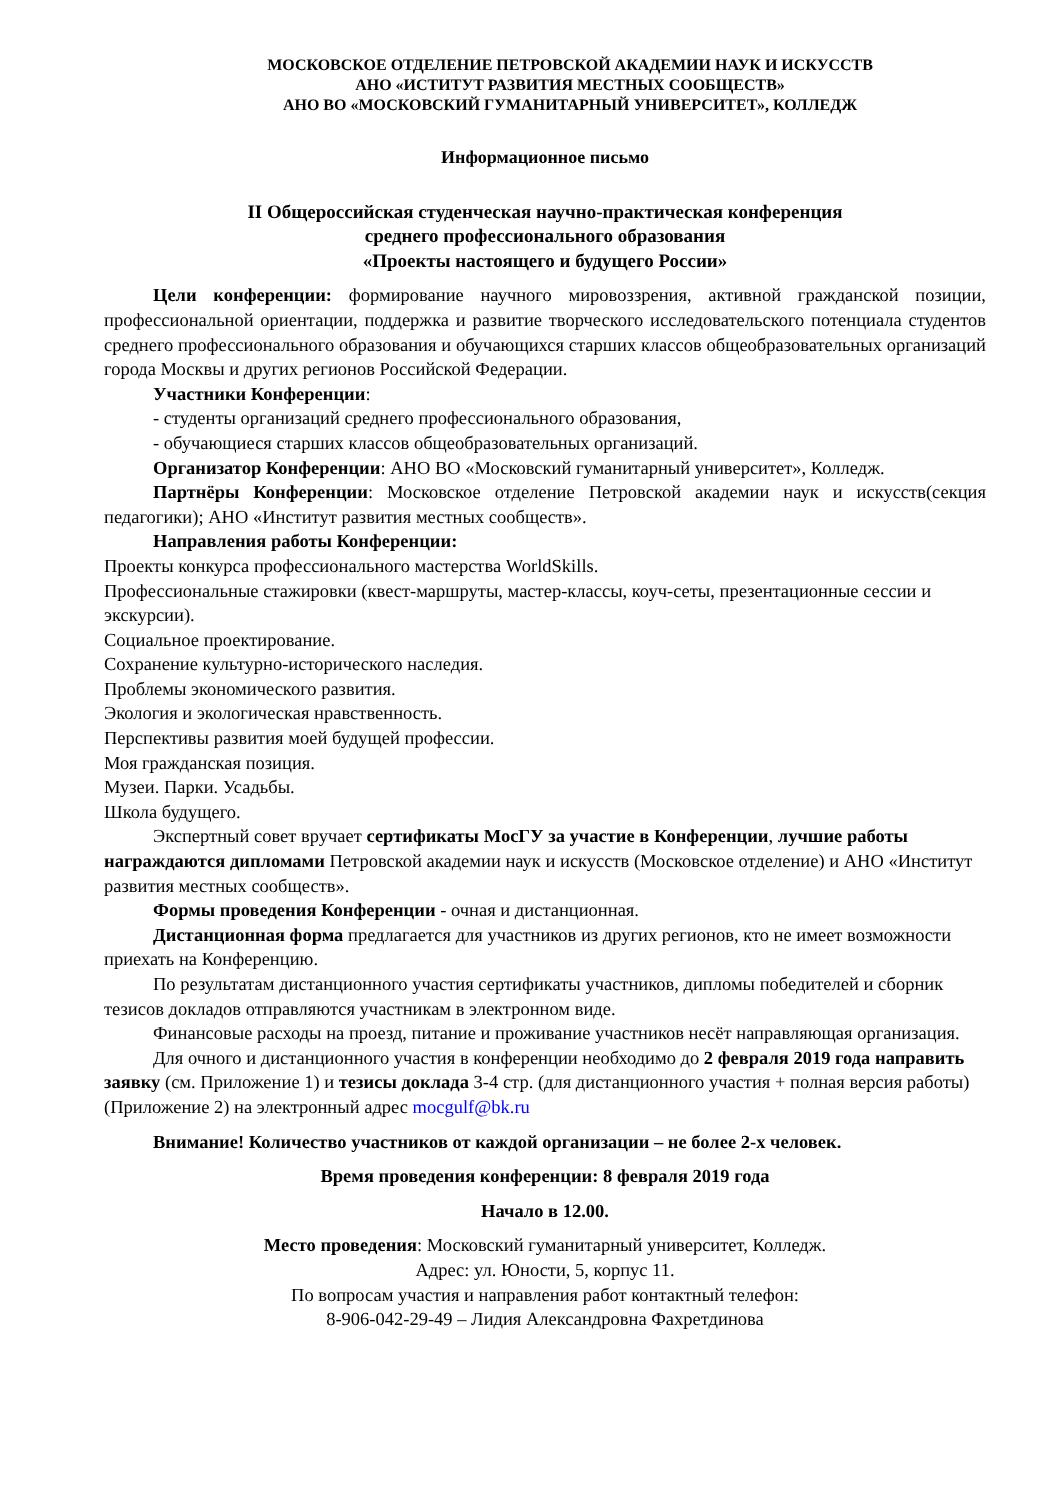МОСКОВСКОЕ ОТДЕЛЕНИЕ ПЕТРОВСКОЙ АКАДЕМИИ НАУК И ИСКУССТВ
АНО «ИСТИТУТ РАЗВИТИЯ МЕСТНЫХ СООБЩЕСТВ»
АНО ВО «МОСКОВСКИЙ ГУМАНИТАРНЫЙ УНИВЕРСИТЕТ», КОЛЛЕДЖ
Информационное письмо
II Общероссийская студенческая научно-практическая конференция
среднего профессионального образования
«Проекты настоящего и будущего России»
Цели конференции: формирование научного мировоззрения, активной гражданской позиции, профессиональной ориентации, поддержка и развитие творческого исследовательского потенциала студентов среднего профессионального образования и обучающихся старших классов общеобразовательных организаций города Москвы и других регионов Российской Федерации.
Участники Конференции:
- студенты организаций среднего профессионального образования,
- обучающиеся старших классов общеобразовательных организаций.
Организатор Конференции: АНО ВО «Московский гуманитарный университет», Колледж.
Партнёры Конференции: Московское отделение Петровской академии наук и искусств(секция педагогики); АНО «Институт развития местных сообществ».
Направления работы Конференции:
Проекты конкурса профессионального мастерства WorldSkills.
Профессиональные стажировки (квест-маршруты, мастер-классы, коуч-сеты, презентационные сессии и экскурсии).
Социальное проектирование.
Сохранение культурно-исторического наследия.
Проблемы экономического развития.
Экология и экологическая нравственность.
Перспективы развития моей будущей профессии.
Моя гражданская позиция.
Музеи. Парки. Усадьбы.
Школа будущего.
Экспертный совет вручает сертификаты МосГУ за участие в Конференции, лучшие работы награждаются дипломами Петровской академии наук и искусств (Московское отделение) и АНО «Институт развития местных сообществ».
Формы проведения Конференции - очная и дистанционная.
Дистанционная форма предлагается для участников из других регионов, кто не имеет возможности приехать на Конференцию.
По результатам дистанционного участия сертификаты участников, дипломы победителей и сборник тезисов докладов отправляются участникам в электронном виде.
Финансовые расходы на проезд, питание и проживание участников несёт направляющая организация.
Для очного и дистанционного участия в конференции необходимо до 2 февраля 2019 года направить заявку (см. Приложение 1) и тезисы доклада 3-4 стр. (для дистанционного участия + полная версия работы) (Приложение 2) на электронный адрес mocgulf@bk.ru
Внимание! Количество участников от каждой организации – не более 2-х человек.
Время проведения конференции: 8 февраля 2019 года
Начало в 12.00.
Место проведения: Московский гуманитарный университет, Колледж.
Адрес: ул. Юности, 5, корпус 11.
По вопросам участия и направления работ контактный телефон:
8-906-042-29-49 – Лидия Александровна Фахретдинова